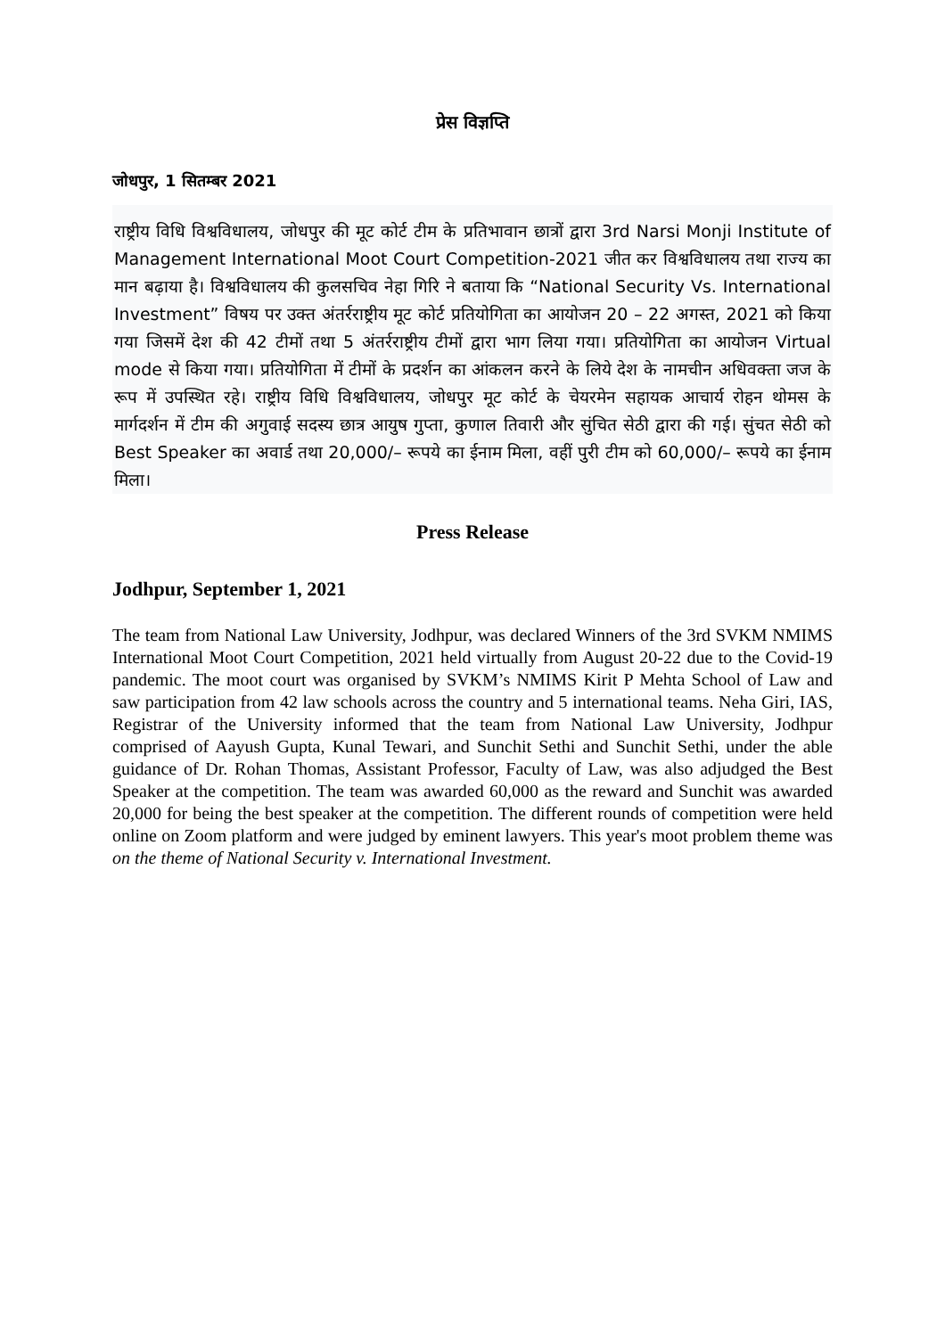प्रेस विज्ञप्ति
जोधपुर, 1 सितम्बर 2021
राष्ट्रीय विधि विश्वविधालय, जोधपुर की मूट कोर्ट टीम के प्रतिभावान छात्रों द्वारा 3rd Narsi Monji Institute of Management International Moot Court Competition-2021 जीत कर विश्वविधालय तथा राज्य का मान बढ़ाया है। विश्वविधालय की कुलसचिव नेहा गिरि ने बताया कि “National Security Vs. International Investment” विषय पर उक्त अंतर्रराष्ट्रीय मूट कोर्ट प्रतियोगिता का आयोजन 20 – 22 अगस्त, 2021 को किया गया जिसमें देश की 42 टीमों तथा 5 अंतर्रराष्ट्रीय टीमों द्वारा भाग लिया गया। प्रतियोगिता का आयोजन Virtual mode से किया गया। प्रतियोगिता में टीमों के प्रदर्शन का आंकलन करने के लिये देश के नामचीन अधिवक्ता जज के रूप में उपस्थित रहे। राष्ट्रीय विधि विश्वविधालय, जोधपुर मूट कोर्ट के चेयरमेन सहायक आचार्य रोहन थोमस के मार्गदर्शन में टीम की अगुवाई सदस्य छात्र आयुष गुप्ता, कुणाल तिवारी और सुंचित सेठी द्वारा की गई। सुंचत सेठी को Best Speaker का अवार्ड तथा 20,000/– रूपये का ईनाम मिला, वहीं पुरी टीम को 60,000/– रूपये का ईनाम मिला।
Press Release
Jodhpur, September 1, 2021
The team from National Law University, Jodhpur, was declared Winners of the 3rd SVKM NMIMS International Moot Court Competition, 2021 held virtually from August 20-22 due to the Covid-19 pandemic. The moot court was organised by SVKM’s NMIMS Kirit P Mehta School of Law and saw participation from 42 law schools across the country and 5 international teams. Neha Giri, IAS, Registrar of the University informed that the team from National Law University, Jodhpur comprised of Aayush Gupta, Kunal Tewari, and Sunchit Sethi and Sunchit Sethi, under the able guidance of Dr. Rohan Thomas, Assistant Professor, Faculty of Law, was also adjudged the Best Speaker at the competition. The team was awarded 60,000 as the reward and Sunchit was awarded 20,000 for being the best speaker at the competition. The different rounds of competition were held online on Zoom platform and were judged by eminent lawyers. This year's moot problem theme was on the theme of National Security v. International Investment.